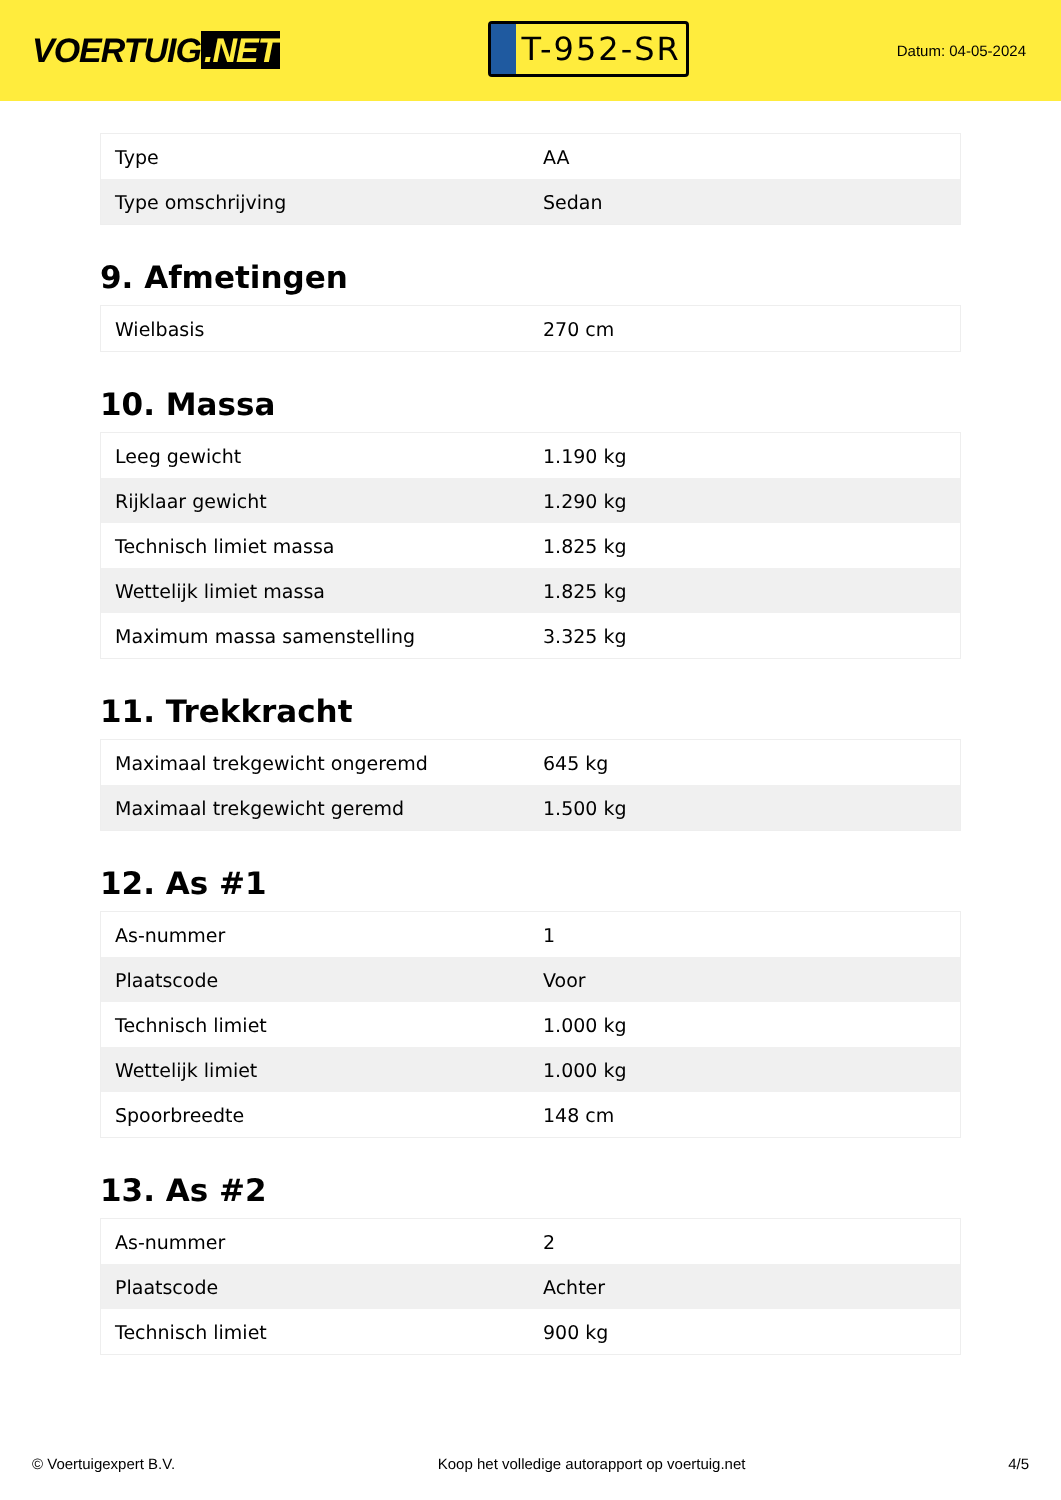VOERTUIG.NET
T-952-SR
Datum: 04-05-2024
| Type | AA |
| Type omschrijving | Sedan |
9. Afmetingen
| Wielbasis | 270 cm |
10. Massa
| Leeg gewicht | 1.190 kg |
| Rijklaar gewicht | 1.290 kg |
| Technisch limiet massa | 1.825 kg |
| Wettelijk limiet massa | 1.825 kg |
| Maximum massa samenstelling | 3.325 kg |
11. Trekkracht
| Maximaal trekgewicht ongeremd | 645 kg |
| Maximaal trekgewicht geremd | 1.500 kg |
12. As #1
| As-nummer | 1 |
| Plaatscode | Voor |
| Technisch limiet | 1.000 kg |
| Wettelijk limiet | 1.000 kg |
| Spoorbreedte | 148 cm |
13. As #2
| As-nummer | 2 |
| Plaatscode | Achter |
| Technisch limiet | 900 kg |
© Voertuigexpert B.V. Koop het volledige autorapport op voertuig.net 4/5